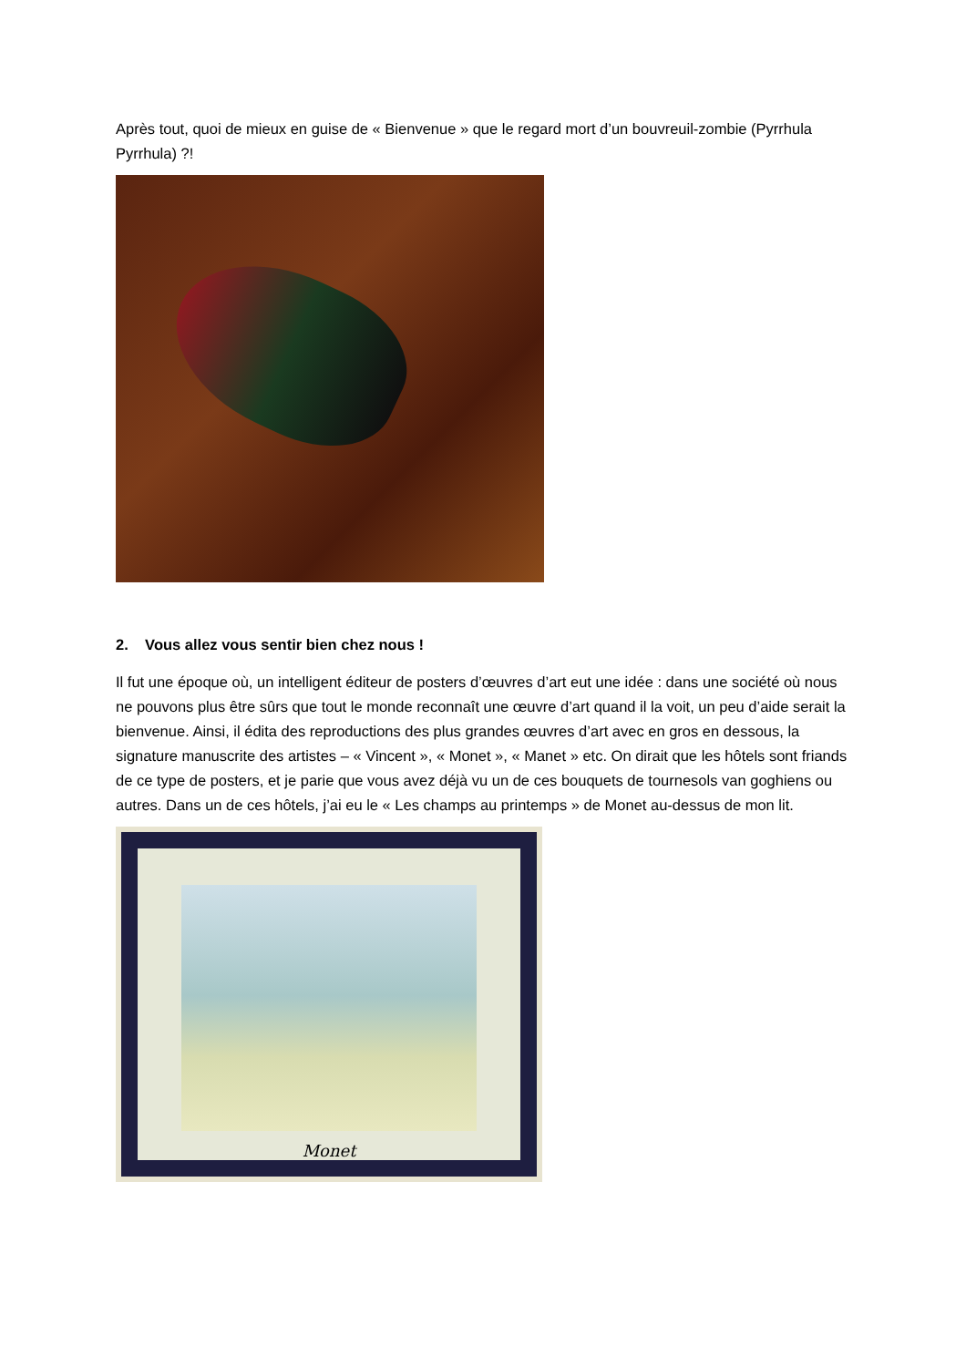Après tout, quoi de mieux en guise de « Bienvenue » que le regard mort d’un bouvreuil-zombie (Pyrrhula Pyrrhula) ?!
2. Vous allez vous sentir bien chez nous !
Il fut une époque où, un intelligent éditeur de posters d’œuvres d’art eut une idée : dans une société où nous ne pouvons plus être sûrs que tout le monde reconnaît une œuvre d’art quand il la voit, un peu d’aide serait la bienvenue. Ainsi, il édita des reproductions des plus grandes œuvres d’art avec en gros en dessous, la signature manuscrite des artistes – « Vincent », « Monet », « Manet » etc. On dirait que les hôtels sont friands de ce type de posters, et je parie que vous avez déjà vu un de ces bouquets de tournesols van goghiens ou autres. Dans un de ces hôtels, j’ai eu le « Les champs au printemps » de Monet au-dessus de mon lit.
Monet